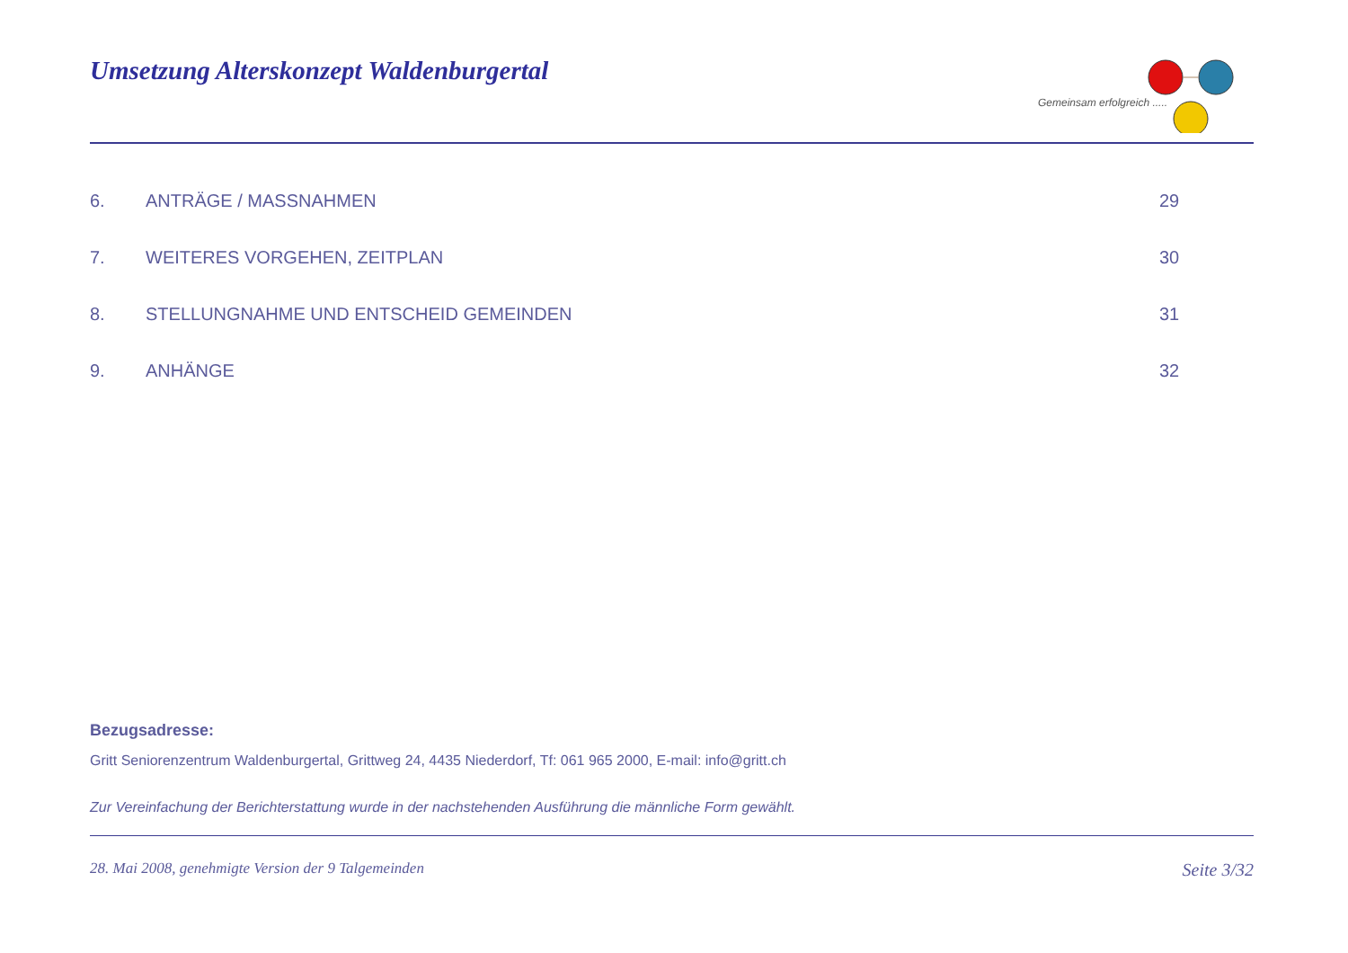Umsetzung Alterskonzept Waldenburgertal
Gemeinsam erfolgreich .....
6. ANTRÄGE / MASSNAHMEN 29
7. WEITERES VORGEHEN, ZEITPLAN 30
8. STELLUNGNAHME UND ENTSCHEID GEMEINDEN 31
9. ANHÄNGE 32
Bezugsadresse:
Gritt Seniorenzentrum Waldenburgertal, Grittweg 24, 4435 Niederdorf, Tf: 061 965 2000, E-mail: info@gritt.ch
Zur Vereinfachung der Berichterstattung wurde in der nachstehenden Ausführung die männliche Form gewählt.
28. Mai 2008, genehmigte Version der 9 Talgemeinden Seite 3/32